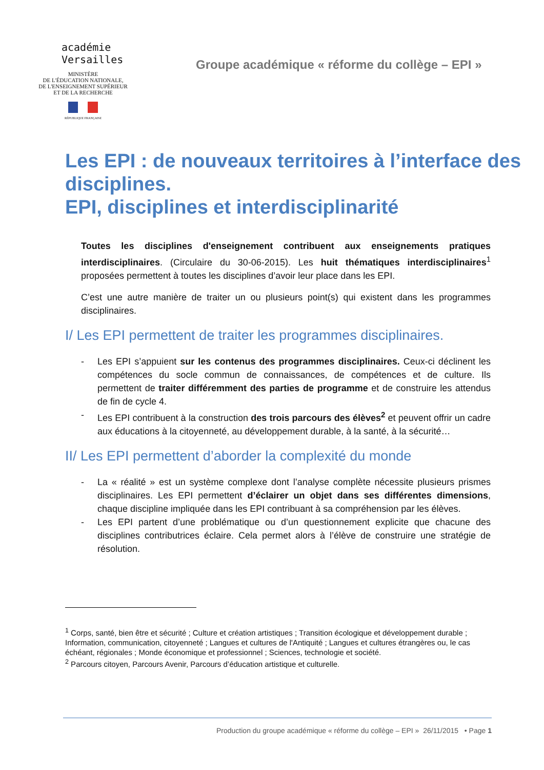académie
Versailles
MINISTÈRE
DE L'ÉDUCATION NATIONALE,
DE L'ENSEIGNEMENT SUPÉRIEUR
ET DE LA RECHERCHE
RÉPUBLIQUE FRANÇAISE
Groupe académique « réforme du collège – EPI »
Les EPI : de nouveaux territoires à l’interface des disciplines.
EPI, disciplines et interdisciplinarité
Toutes les disciplines d'enseignement contribuent aux enseignements pratiques interdisciplinaires. (Circulaire du 30-06-2015). Les huit thématiques interdisciplinaires<sup>1</sup> proposées permettent à toutes les disciplines d’avoir leur place dans les EPI.
C’est une autre manière de traiter un ou plusieurs point(s) qui existent dans les programmes disciplinaires.
I/ Les EPI permettent de traiter les programmes disciplinaires.
- Les EPI s’appuient sur les contenus des programmes disciplinaires. Ceux-ci déclinent les compétences du socle commun de connaissances, de compétences et de culture. Ils permettent de traiter différemment des parties de programme et de construire les attendus de fin de cycle 4.
- Les EPI contribuent à la construction des trois parcours des élèves<sup>2</sup> et peuvent offrir un cadre aux éducations à la citoyenneté, au développement durable, à la santé, à la sécurité…
II/ Les EPI permettent d’aborder la complexité du monde
- La « réalité » est un système complexe dont l’analyse complète nécessite plusieurs prismes disciplinaires. Les EPI permettent d’éclairer un objet dans ses différentes dimensions, chaque discipline impliquée dans les EPI contribuant à sa compréhension par les élèves.
- Les EPI partent d’une problématique ou d’un questionnement explicite que chacune des disciplines contributrices éclaire. Cela permet alors à l’élève de construire une stratégie de résolution.
<sup>1</sup> Corps, santé, bien être et sécurité ; Culture et création artistiques ; Transition écologique et développement durable ; Information, communication, citoyenneté ; Langues et cultures de l'Antiquité ; Langues et cultures étrangères ou, le cas échéant, régionales ; Monde économique et professionnel ; Sciences, technologie et société.
<sup>2</sup> Parcours citoyen, Parcours Avenir, Parcours d’éducation artistique et culturelle.
Production du groupe académique « réforme du collège – EPI » 26/11/2015 • Page 1